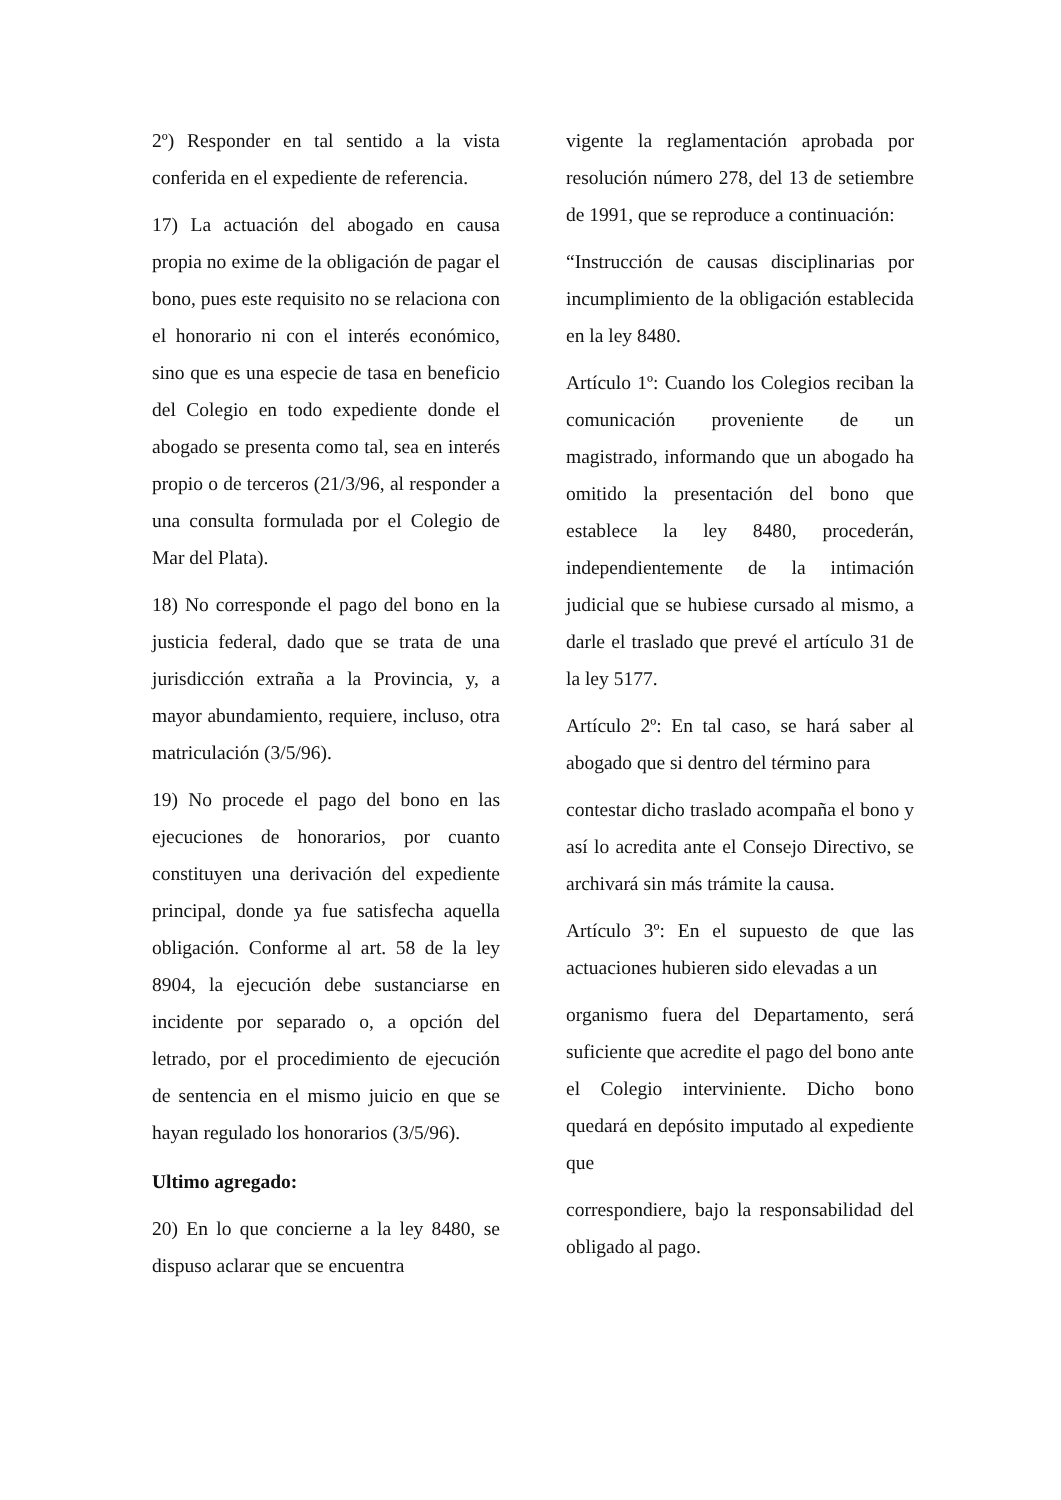2º) Responder en tal sentido a la vista conferida en el expediente de referencia.
17) La actuación del abogado en causa propia no exime de la obligación de pagar el bono, pues este requisito no se relaciona con el honorario ni con el interés económico, sino que es una especie de tasa en beneficio del Colegio en todo expediente donde el abogado se presenta como tal, sea en interés propio o de terceros (21/3/96, al responder a una consulta formulada por el Colegio de Mar del Plata).
18) No corresponde el pago del bono en la justicia federal, dado que se trata de una jurisdicción extraña a la Provincia, y, a mayor abundamiento, requiere, incluso, otra matriculación (3/5/96).
19) No procede el pago del bono en las ejecuciones de honorarios, por cuanto constituyen una derivación del expediente principal, donde ya fue satisfecha aquella obligación. Conforme al art. 58 de la ley 8904, la ejecución debe sustanciarse en incidente por separado o, a opción del letrado, por el procedimiento de ejecución de sentencia en el mismo juicio en que se hayan regulado los honorarios (3/5/96).
Ultimo agregado:
20) En lo que concierne a la ley 8480, se dispuso aclarar que se encuentra
vigente la reglamentación aprobada por resolución número 278, del 13 de setiembre de 1991, que se reproduce a continuación:
“Instrucción de causas disciplinarias por incumplimiento de la obligación establecida en la ley 8480.
Artículo 1º: Cuando los Colegios reciban la comunicación proveniente de un magistrado, informando que un abogado ha omitido la presentación del bono que establece la ley 8480, procederán, independientemente de la intimación judicial que se hubiese cursado al mismo, a darle el traslado que prevé el artículo 31 de la ley 5177.
Artículo 2º: En tal caso, se hará saber al abogado que si dentro del término para
contestar dicho traslado acompaña el bono y así lo acredita ante el Consejo Directivo, se archivará sin más trámite la causa.
Artículo 3º: En el supuesto de que las actuaciones hubieren sido elevadas a un
organismo fuera del Departamento, será suficiente que acredite el pago del bono ante el Colegio interviniente. Dicho bono quedará en depósito imputado al expediente que
correspondiere, bajo la responsabilidad del obligado al pago.